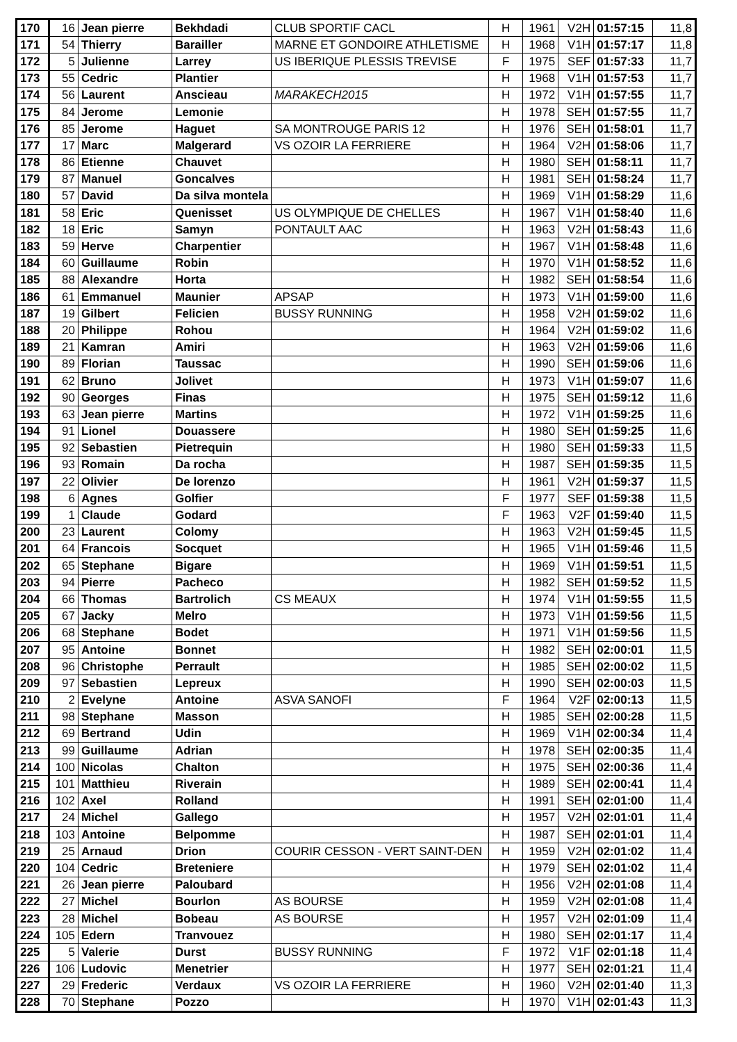| 170 | 16 | Jean pierre | Bekhdadi | CLUB SPORTIF CACL | H | 1961 | V2H | 01:57:15 | 11,8 |
| 171 | 54 | Thierry | Barailler | MARNE ET GONDOIRE ATHLETISME | H | 1968 | V1H | 01:57:17 | 11,8 |
| 172 | 5 | Julienne | Larrey | US IBERIQUE PLESSIS TREVISE | F | 1975 | SEF | 01:57:33 | 11,7 |
| 173 | 55 | Cedric | Plantier | | H | 1968 | V1H | 01:57:53 | 11,7 |
| 174 | 56 | Laurent | Anscieau | MARAKECH2015 | H | 1972 | V1H | 01:57:55 | 11,7 |
| 175 | 84 | Jerome | Lemonie | | H | 1978 | SEH | 01:57:55 | 11,7 |
| 176 | 85 | Jerome | Haguet | SA MONTROUGE PARIS 12 | H | 1976 | SEH | 01:58:01 | 11,7 |
| 177 | 17 | Marc | Malgerard | VS OZOIR LA FERRIERE | H | 1964 | V2H | 01:58:06 | 11,7 |
| 178 | 86 | Etienne | Chauvet | | H | 1980 | SEH | 01:58:11 | 11,7 |
| 179 | 87 | Manuel | Goncalves | | H | 1981 | SEH | 01:58:24 | 11,7 |
| 180 | 57 | David | Da silva montela | | H | 1969 | V1H | 01:58:29 | 11,6 |
| 181 | 58 | Eric | Quenisset | US OLYMPIQUE DE CHELLES | H | 1967 | V1H | 01:58:40 | 11,6 |
| 182 | 18 | Eric | Samyn | PONTAULT AAC | H | 1963 | V2H | 01:58:43 | 11,6 |
| 183 | 59 | Herve | Charpentier | | H | 1967 | V1H | 01:58:48 | 11,6 |
| 184 | 60 | Guillaume | Robin | | H | 1970 | V1H | 01:58:52 | 11,6 |
| 185 | 88 | Alexandre | Horta | | H | 1982 | SEH | 01:58:54 | 11,6 |
| 186 | 61 | Emmanuel | Maunier | APSAP | H | 1973 | V1H | 01:59:00 | 11,6 |
| 187 | 19 | Gilbert | Felicien | BUSSY RUNNING | H | 1958 | V2H | 01:59:02 | 11,6 |
| 188 | 20 | Philippe | Rohou | | H | 1964 | V2H | 01:59:02 | 11,6 |
| 189 | 21 | Kamran | Amiri | | H | 1963 | V2H | 01:59:06 | 11,6 |
| 190 | 89 | Florian | Taussac | | H | 1990 | SEH | 01:59:06 | 11,6 |
| 191 | 62 | Bruno | Jolivet | | H | 1973 | V1H | 01:59:07 | 11,6 |
| 192 | 90 | Georges | Finas | | H | 1975 | SEH | 01:59:12 | 11,6 |
| 193 | 63 | Jean pierre | Martins | | H | 1972 | V1H | 01:59:25 | 11,6 |
| 194 | 91 | Lionel | Douassere | | H | 1980 | SEH | 01:59:25 | 11,6 |
| 195 | 92 | Sebastien | Pietrequin | | H | 1980 | SEH | 01:59:33 | 11,5 |
| 196 | 93 | Romain | Da rocha | | H | 1987 | SEH | 01:59:35 | 11,5 |
| 197 | 22 | Olivier | De lorenzo | | H | 1961 | V2H | 01:59:37 | 11,5 |
| 198 | 6 | Agnes | Golfier | | F | 1977 | SEF | 01:59:38 | 11,5 |
| 199 | 1 | Claude | Godard | | F | 1963 | V2F | 01:59:40 | 11,5 |
| 200 | 23 | Laurent | Colomy | | H | 1963 | V2H | 01:59:45 | 11,5 |
| 201 | 64 | Francois | Socquet | | H | 1965 | V1H | 01:59:46 | 11,5 |
| 202 | 65 | Stephane | Bigare | | H | 1969 | V1H | 01:59:51 | 11,5 |
| 203 | 94 | Pierre | Pacheco | | H | 1982 | SEH | 01:59:52 | 11,5 |
| 204 | 66 | Thomas | Bartrolich | CS MEAUX | H | 1974 | V1H | 01:59:55 | 11,5 |
| 205 | 67 | Jacky | Melro | | H | 1973 | V1H | 01:59:56 | 11,5 |
| 206 | 68 | Stephane | Bodet | | H | 1971 | V1H | 01:59:56 | 11,5 |
| 207 | 95 | Antoine | Bonnet | | H | 1982 | SEH | 02:00:01 | 11,5 |
| 208 | 96 | Christophe | Perrault | | H | 1985 | SEH | 02:00:02 | 11,5 |
| 209 | 97 | Sebastien | Lepreux | | H | 1990 | SEH | 02:00:03 | 11,5 |
| 210 | 2 | Evelyne | Antoine | ASVA SANOFI | F | 1964 | V2F | 02:00:13 | 11,5 |
| 211 | 98 | Stephane | Masson | | H | 1985 | SEH | 02:00:28 | 11,5 |
| 212 | 69 | Bertrand | Udin | | H | 1969 | V1H | 02:00:34 | 11,4 |
| 213 | 99 | Guillaume | Adrian | | H | 1978 | SEH | 02:00:35 | 11,4 |
| 214 | 100 | Nicolas | Chalton | | H | 1975 | SEH | 02:00:36 | 11,4 |
| 215 | 101 | Matthieu | Riverain | | H | 1989 | SEH | 02:00:41 | 11,4 |
| 216 | 102 | Axel | Rolland | | H | 1991 | SEH | 02:01:00 | 11,4 |
| 217 | 24 | Michel | Gallego | | H | 1957 | V2H | 02:01:01 | 11,4 |
| 218 | 103 | Antoine | Belpomme | | H | 1987 | SEH | 02:01:01 | 11,4 |
| 219 | 25 | Arnaud | Drion | COURIR CESSON - VERT SAINT-DEN | H | 1959 | V2H | 02:01:02 | 11,4 |
| 220 | 104 | Cedric | Breteniere | | H | 1979 | SEH | 02:01:02 | 11,4 |
| 221 | 26 | Jean pierre | Paloubard | | H | 1956 | V2H | 02:01:08 | 11,4 |
| 222 | 27 | Michel | Bourlon | AS BOURSE | H | 1959 | V2H | 02:01:08 | 11,4 |
| 223 | 28 | Michel | Bobeau | AS BOURSE | H | 1957 | V2H | 02:01:09 | 11,4 |
| 224 | 105 | Edern | Tranvouez | | H | 1980 | SEH | 02:01:17 | 11,4 |
| 225 | 5 | Valerie | Durst | BUSSY RUNNING | F | 1972 | V1F | 02:01:18 | 11,4 |
| 226 | 106 | Ludovic | Menetrier | | H | 1977 | SEH | 02:01:21 | 11,4 |
| 227 | 29 | Frederic | Verdaux | VS OZOIR LA FERRIERE | H | 1960 | V2H | 02:01:40 | 11,3 |
| 228 | 70 | Stephane | Pozzo | | H | 1970 | V1H | 02:01:43 | 11,3 |